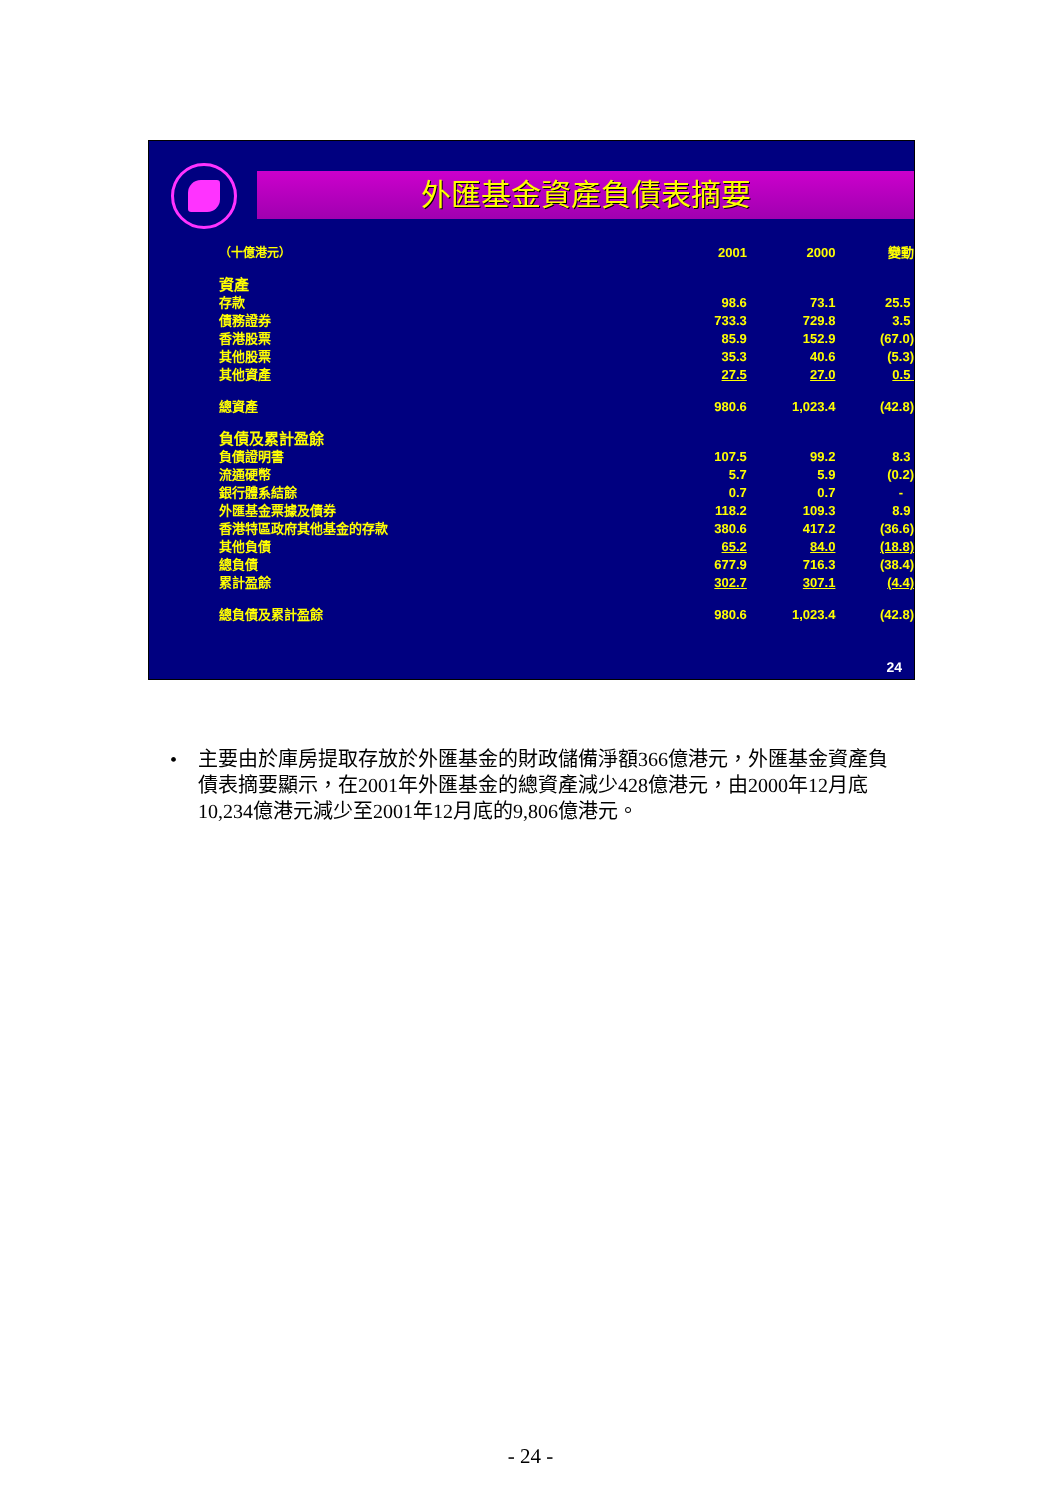外匯基金資產負債表摘要
| （十億港元） | 2001 | 2000 | 變動 |
| --- | --- | --- | --- |
| 資產 | | | |
| 存款 | 98.6 | 73.1 | 25.5 |
| 債務證券 | 733.3 | 729.8 | 3.5 |
| 香港股票 | 85.9 | 152.9 | (67.0) |
| 其他股票 | 35.3 | 40.6 | (5.3) |
| 其他資產 | 27.5 | 27.0 | 0.5 |
| 總資產 | 980.6 | 1,023.4 | (42.8) |
| 負債及累計盈餘 | | | |
| 負債證明書 | 107.5 | 99.2 | 8.3 |
| 流通硬幣 | 5.7 | 5.9 | (0.2) |
| 銀行體系結餘 | 0.7 | 0.7 | - |
| 外匯基金票據及債券 | 118.2 | 109.3 | 8.9 |
| 香港特區政府其他基金的存款 | 380.6 | 417.2 | (36.6) |
| 其他負債 | 65.2 | 84.0 | (18.8) |
| 總負債 | 677.9 | 716.3 | (38.4) |
| 累計盈餘 | 302.7 | 307.1 | (4.4) |
| 總負債及累計盈餘 | 980.6 | 1,023.4 | (42.8) |
24
• 主要由於庫房提取存放於外匯基金的財政儲備淨額366億港元，外匯基金資產負債表摘要顯示，在2001年外匯基金的總資產減少428億港元，由2000年12月底10,234億港元減少至2001年12月底的9,806億港元。
- 24 -